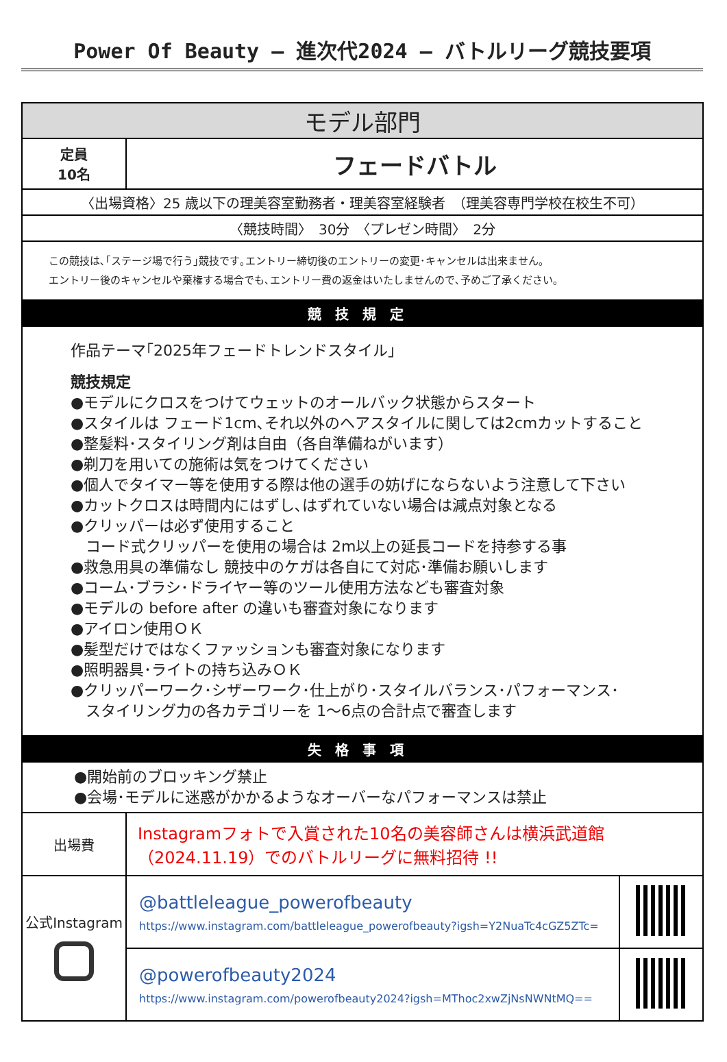Power Of Beauty – 進次代2024 – バトルリーグ競技要項
| モデル部門 | | |
| 定員 10名 | フェードバトル | |
| 〈出場資格〉25 歳以下の理美容室勤務者・理美容室経験者 （理美容専門学校在校生不可） | | |
| 〈競技時間〉 30分 〈プレゼン時間〉 2分 | | |
| この競技は､｢ステージ場で行う｣競技です｡エントリー締切後のエントリーの変更･キャンセルは出来ません｡ エントリー後のキャンセルや棄権する場合でも､エントリー費の返金はいたしませんので､予めご了承ください｡ | | |
| 競技規定 | | |
| 作品テーマ｢2025年フェードトレンドスタイル｣ 競技規定 ●モデルにクロスをつけてウェットのオールバック状態からスタート ●スタイルは フェード1cm､それ以外のヘアスタイルに関しては2cmカットすること ●整髪料･スタイリング剤は自由（各自準備ねがいます） ●剃刀を用いての施術は気をつけてください ●個人でタイマー等を使用する際は他の選手の妨げにならないよう注意して下さい ●カットクロスは時間内にはずし､はずれていない場合は減点対象となる ●クリッパーは必ず使用すること コード式クリッパーを使用の場合は 2m以上の延長コードを持参する事 ●救急用具の準備なし 競技中のケガは各自にて対応･準備お願いします ●コーム･ブラシ･ドライヤー等のツール使用方法なども審査対象 ●モデルの before after の違いも審査対象になります ●アイロン使用ＯＫ ●髪型だけではなくファッションも審査対象になります ●照明器具･ライトの持ち込みＯＫ ●クリッパーワーク･シザーワーク･仕上がり･スタイルバランス･パフォーマンス･ スタイリング力の各カテゴリーを 1～6点の合計点で審査します | | |
| 失格事項 | | |
| ●開始前のブロッキング禁止 ●会場･モデルに迷惑がかかるようなオーバーなパフォーマンスは禁止 | | |
| 出場費 | Instagramフォトで入賞された10名の美容師さんは横浜武道館（2024.11.19）でのバトルリーグに無料招待 !! | |
| 公式Instagram | @battleleague_powerofbeauty https://www.instagram.com/battleleague_powerofbeauty?igsh=Y2NuaTc4cGZ5ZTc= | |
| | @powerofbeauty2024 https://www.instagram.com/powerofbeauty2024?igsh=MThoc2xwZjNsNWNtMQ== | |